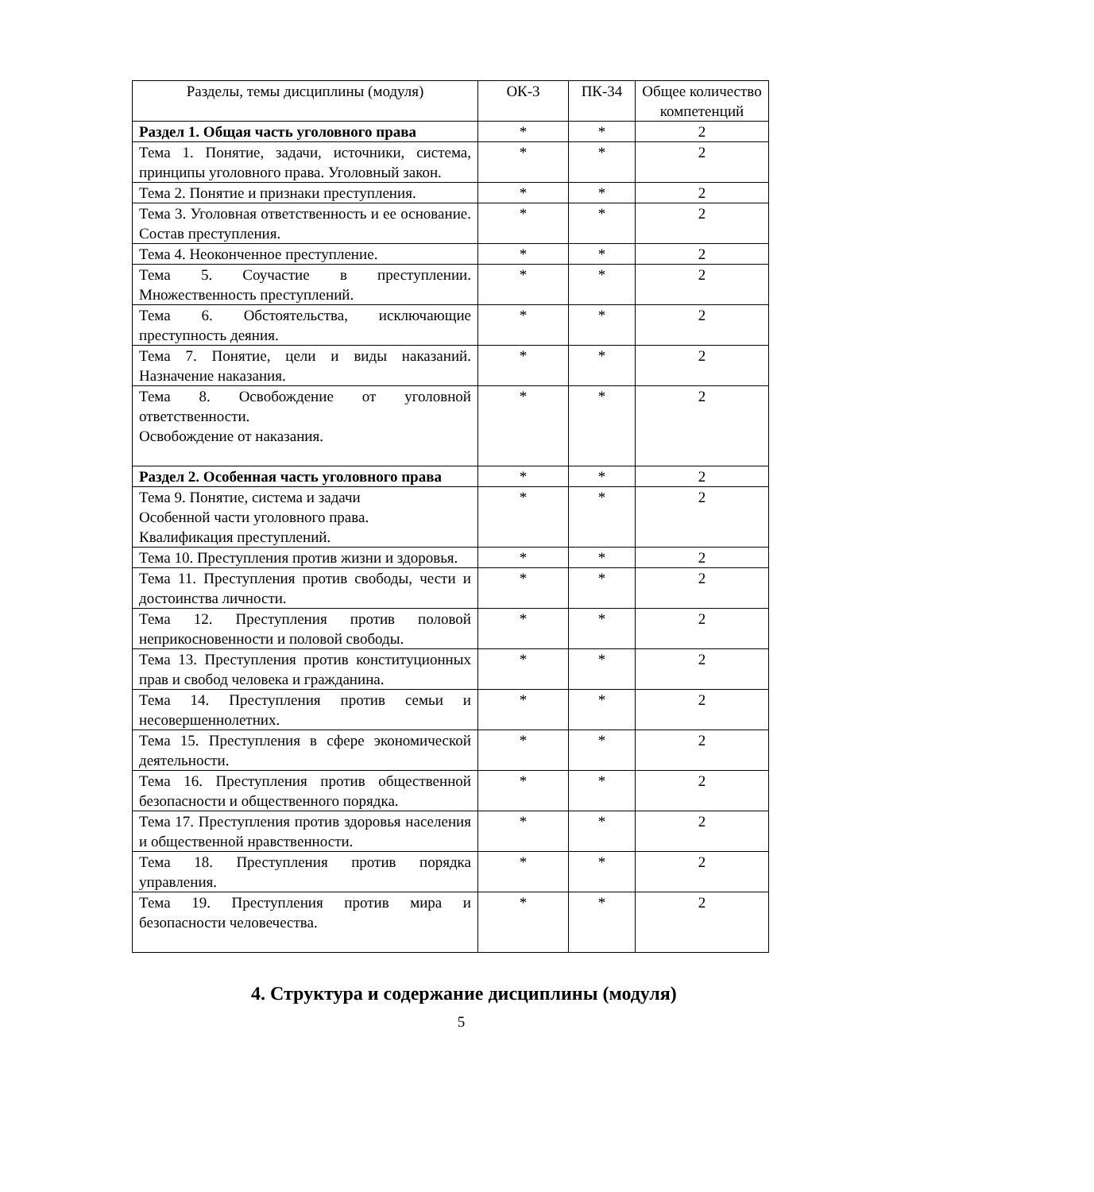| Разделы, темы дисциплины (модуля) | ОК-3 | ПК-34 | Общее количество компетенций |
| --- | --- | --- | --- |
| Раздел 1. Общая часть уголовного права | * | * | 2 |
| Тема 1. Понятие, задачи, источники, система, принципы уголовного права. Уголовный закон. | * | * | 2 |
| Тема 2. Понятие и признаки преступления. | * | * | 2 |
| Тема 3. Уголовная ответственность и ее основание. Состав преступления. | * | * | 2 |
| Тема 4. Неоконченное преступление. | * | * | 2 |
| Тема 5. Соучастие в преступлении. Множественность преступлений. | * | * | 2 |
| Тема 6. Обстоятельства, исключающие преступность деяния. | * | * | 2 |
| Тема 7. Понятие, цели и виды наказаний. Назначение наказания. | * | * | 2 |
| Тема 8. Освобождение от уголовной ответственности. Освобождение от наказания. | * | * | 2 |
| Раздел 2. Особенная часть уголовного права | * | * | 2 |
| Тема 9. Понятие, система и задачи Особенной части уголовного права. Квалификация преступлений. | * | * | 2 |
| Тема 10. Преступления против жизни и здоровья. | * | * | 2 |
| Тема 11. Преступления против свободы, чести и достоинства личности. | * | * | 2 |
| Тема 12. Преступления против половой неприкосновенности и половой свободы. | * | * | 2 |
| Тема 13. Преступления против конституционных прав и свобод человека и гражданина. | * | * | 2 |
| Тема 14. Преступления против семьи и несовершеннолетних. | * | * | 2 |
| Тема 15. Преступления в сфере экономической деятельности. | * | * | 2 |
| Тема 16. Преступления против общественной безопасности и общественного порядка. | * | * | 2 |
| Тема 17. Преступления против здоровья населения и общественной нравственности. | * | * | 2 |
| Тема 18. Преступления против порядка управления. | * | * | 2 |
| Тема 19. Преступления против мира и безопасности человечества. | * | * | 2 |
4. Структура и содержание дисциплины (модуля)
5